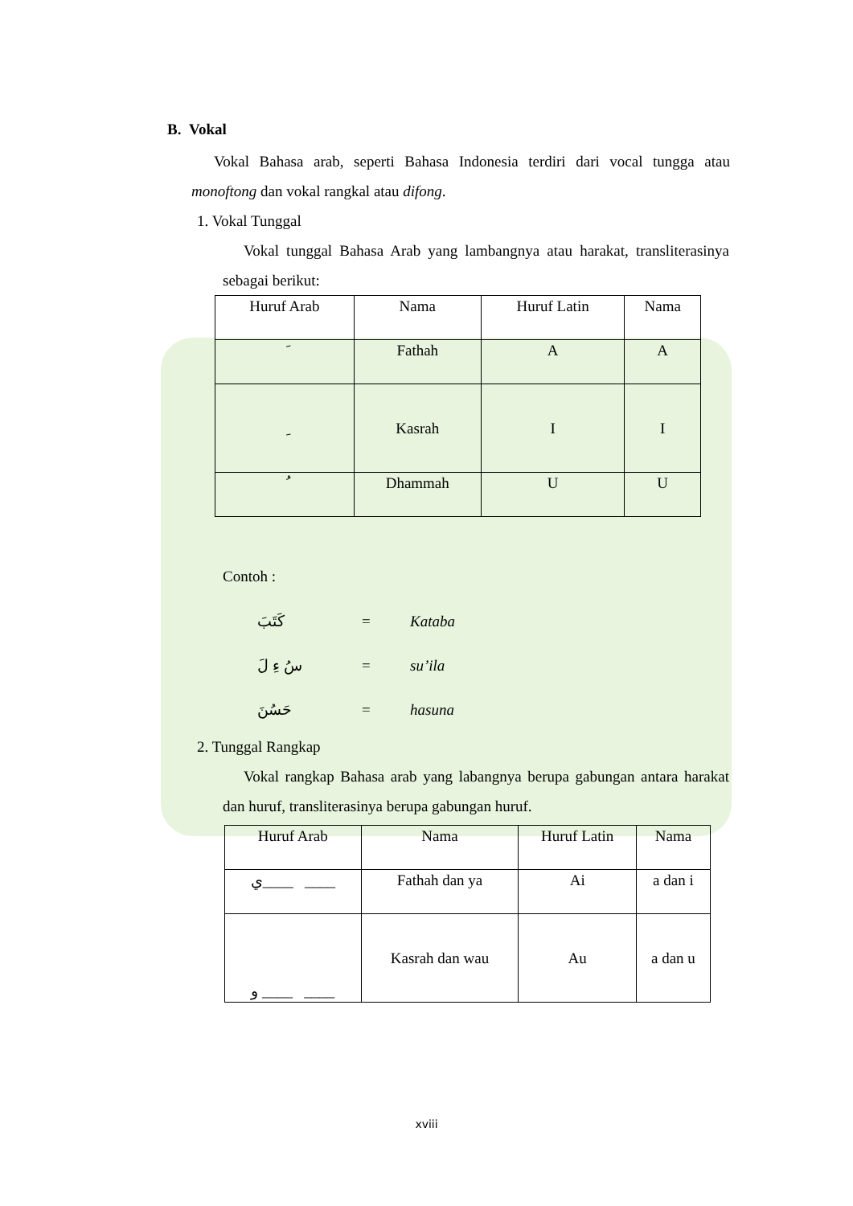B. Vokal
Vokal Bahasa arab, seperti Bahasa Indonesia terdiri dari vocal tungga atau monoftong dan vokal rangkal atau difong.
1. Vokal Tunggal
Vokal tunggal Bahasa Arab yang lambangnya atau harakat, transliterasinya sebagai berikut:
| Huruf Arab | Nama | Huruf Latin | Nama |
| --- | --- | --- | --- |
| َ | Fathah | A | A |
| ِ | Kasrah | I | I |
| ُ | Dhammah | U | U |
Contoh :
كَتَبَ = Kataba
سُ ءِ لَ = su’ila
حَسُنَ = hasuna
2. Tunggal Rangkap
Vokal rangkap Bahasa arab yang labangnya berupa gabungan antara harakat dan huruf, transliterasinya berupa gabungan huruf.
| Huruf Arab | Nama | Huruf Latin | Nama |
| --- | --- | --- | --- |
| ي____ ____ | Fathah dan ya | Ai | a dan i |
| و ____ ____ | Kasrah dan wau | Au | a dan u |
xviii